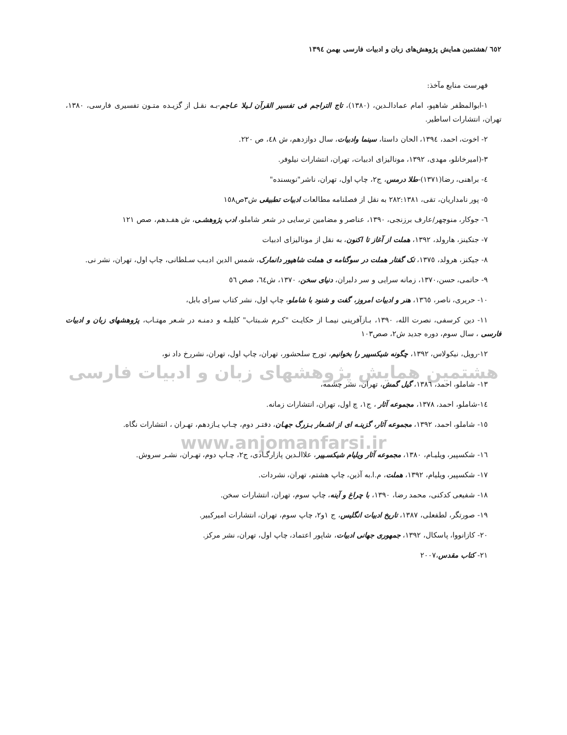٦٥٢ /هشتمین همایش پژوهش‌های زبان و ادبیات فارسی بهمن ١٣٩٤
فهرست منابع مآخذ:
١-ابوالمظفر شاهپو، امام عمادالـدین، (١٣٨٠)، تاج التراجم فی تفسیر القرآن لـیلا عـاجم-بـه نقـل از گزیـده متـون تفسیری فارسی، ١٣٨٠، تهران، انتشارات اساطیر.
٢- اخوت، احمد، ١٣٩٤، الحان داستا، سینما وادبیات، سال دوازدهم، ش ٤٨، ص ٢٢٠.
٣-(امیرخانلو، مهدی، ١٣٩٢، مونالیزای ادبیات، تهران، انتشارات نیلوفر.
٤- براهنی، رضا(١٣٧١)-طلا درمس، ج٢، چاپ اول، تهران، ناشر"نویسنده"
٥- پور نامداریان، تقی، ٢٨٢:١٣٨١ به نقل از فصلنامه مطالعات ادبیات تطبیقی ش٣ص١٥٨
٦- جوکار، منوچهر/عارف برزنجی، ١٣٩٠، عناصر و مضامین ترسایی در شعر شاملو، ادب پژوهشـی، ش هفـدهم، صص ١٢١
٧- جنکینز، هارولد، ١٣٩٢، هملت از آغاز تا اکنون، به نقل از مونالیزای ادبیات
٨- جیکنز، هرولد، ١٣٧٥، تک گفتار هملت در سوگنامه ی هملت شاهپور دانمارک، شمس الدین ادیـب سـلطانی، چاپ اول، تهران، نشر نی.
٩- حاتمی، حسن،١٣٧٠، زمانه سرایی و سر دلبران، دنیای سخن، ١٣٧٠، ش٦٤، صص ٥٦
١٠- حریری، ناصر، ١٣٦٥، هنر و ادبیات امروز، گفت و شنود با شاملو، چاپ اول، نشر کتاب سرای بابل،
١١- دین کرسفی، نصرت الله، ١٣٩٠، بـازآفرینی نیمـا از حکایـت "کـرم شـبتاب" کلیلـه و دمنـه در شـعر مهتـاب، پژوهشهای زبان و ادبیات فارسی ، سال سوم، دوره جدید ش٢، صص١٠٣
١٢-رویل، نیکولاس، ١٣٩٢، چگونه شیکسپیر را بخوانیم، تورج سلحشور، تهران، چاپ اول، تهران، نشررخ داد نو،
هشتمین همایش پژوهشهای زبان و ادبیات فارسی
١٣- شاملو، احمد، ١٣٨٦، گیل گمش، تهران، نشر چشمه،
١٤-شاملو، احمد، ١٣٧٨، مجموعه آثار ، ج١، چ اول، تهران، انتشارات زمانه.
١٥- شاملو، احمد، ١٣٩٢، مجموعه آثار، گزینـه ای از اشـعار بـزرگ جهـان، دفتـر دوم، چـاپ یـازدهم، تهـران ، انتشارات نگاه.
www.anjomanfarsi.ir
١٦- شکسپیر، ویلیـام، ١٣٨٠، مجموعه آثار ویلیام شیکسـپیر، علاالـدین پازارگـادی، ج٢، چـاپ دوم، تهـران، نشـر سروش.
١٧- شکسپیر، ویلیام، ١٣٩٢، هملت، م.ا.به آذین، چاپ هشتم، تهران، نشردات.
١٨- شفیعی کدکنی، محمد رضا، ١٣٩٠، با چراغ و آینه، چاپ سوم، تهران، انتشارات سخن.
١٩- صورتگر، لطفعلی، ١٣٨٧، تاریخ ادبیات انگلیس، ج ١و٢، چاپ سوم، تهران، انتشارات امیرکبیر.
٢٠- کازانووا، پاسکال، ١٣٩٢، جمهوری جهانی ادبیات، شاپور اعتماد، چاپ اول، تهران، نشر مرکز.
٢١- کتاب مقدس،٢٠٠٧